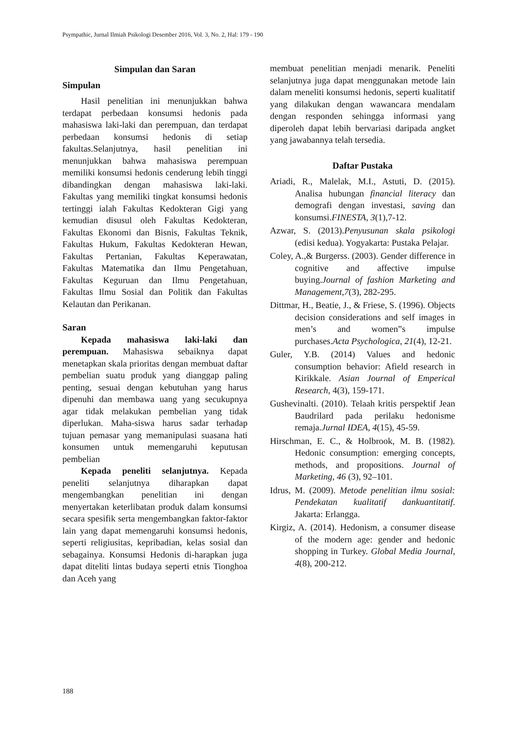Psympathic, Jurnal Ilmiah Psikologi Desember 2016, Vol. 3, No. 2, Hal: 179 - 190
Simpulan dan Saran
Simpulan
Hasil penelitian ini menunjukkan bahwa terdapat perbedaan konsumsi hedonis pada mahasiswa laki-laki dan perempuan, dan terdapat perbedaan konsumsi hedonis di setiap fakultas.Selanjutnya, hasil penelitian ini menunjukkan bahwa mahasiswa perempuan memiliki konsumsi hedonis cenderung lebih tinggi dibandingkan dengan mahasiswa laki-laki. Fakultas yang memiliki tingkat konsumsi hedonis tertinggi ialah Fakultas Kedokteran Gigi yang kemudian disusul oleh Fakultas Kedokteran, Fakultas Ekonomi dan Bisnis, Fakultas Teknik, Fakultas Hukum, Fakultas Kedokteran Hewan, Fakultas Pertanian, Fakultas Keperawatan, Fakultas Matematika dan Ilmu Pengetahuan, Fakultas Keguruan dan Ilmu Pengetahuan, Fakultas Ilmu Sosial dan Politik dan Fakultas Kelautan dan Perikanan.
Saran
Kepada mahasiswa laki-laki dan perempuan. Mahasiswa sebaiknya dapat menetapkan skala prioritas dengan membuat daftar pembelian suatu produk yang dianggap paling penting, sesuai dengan kebutuhan yang harus dipenuhi dan membawa uang yang secukupnya agar tidak melakukan pembelian yang tidak diperlukan. Maha-siswa harus sadar terhadap tujuan pemasar yang memanipulasi suasana hati konsumen untuk memengaruhi keputusan pembelian
Kepada peneliti selanjutnya. Kepada peneliti selanjutnya diharapkan dapat mengembangkan penelitian ini dengan menyertakan keterlibatan produk dalam konsumsi secara spesifik serta mengembangkan faktor-faktor lain yang dapat memengaruhi konsumsi hedonis, seperti religiusitas, kepribadian, kelas sosial dan sebagainya. Konsumsi Hedonis di-harapkan juga dapat diteliti lintas budaya seperti etnis Tionghoa dan Aceh yang
membuat penelitian menjadi menarik. Peneliti selanjutnya juga dapat menggunakan metode lain dalam meneliti konsumsi hedonis, seperti kualitatif yang dilakukan dengan wawancara mendalam dengan responden sehingga informasi yang diperoleh dapat lebih bervariasi daripada angket yang jawabannya telah tersedia.
Daftar Pustaka
Ariadi, R., Malelak, M.I., Astuti, D. (2015). Analisa hubungan financial literacy dan demografi dengan investasi, saving dan konsumsi.FINESTA, 3(1),7-12.
Azwar, S. (2013).Penyusunan skala psikologi (edisi kedua). Yogyakarta: Pustaka Pelajar.
Coley, A.,& Burgerss. (2003). Gender difference in cognitive and affective impulse buying.Journal of fashion Marketing and Management,7(3), 282-295.
Dittmar, H., Beatie, J., & Friese, S. (1996). Objects decision considerations and self images in men’s and women”s impulse purchases.Acta Psychologica, 21(4), 12-21.
Guler, Y.B. (2014) Values and hedonic consumption behavior: Afield research in Kirikkale. Asian Journal of Emperical Research, 4(3), 159-171.
Gushevinalti. (2010). Telaah kritis perspektif Jean Baudrilard pada perilaku hedonisme remaja.Jurnal IDEA, 4(15), 45-59.
Hirschman, E. C., & Holbrook, M. B. (1982). Hedonic consumption: emerging concepts, methods, and propositions. Journal of Marketing, 46 (3), 92–101.
Idrus, M. (2009). Metode penelitian ilmu sosial: Pendekatan kualitatif dankuantitatif. Jakarta: Erlangga.
Kirgiz, A. (2014). Hedonism, a consumer disease of the modern age: gender and hedonic shopping in Turkey. Global Media Journal, 4(8), 200-212.
188